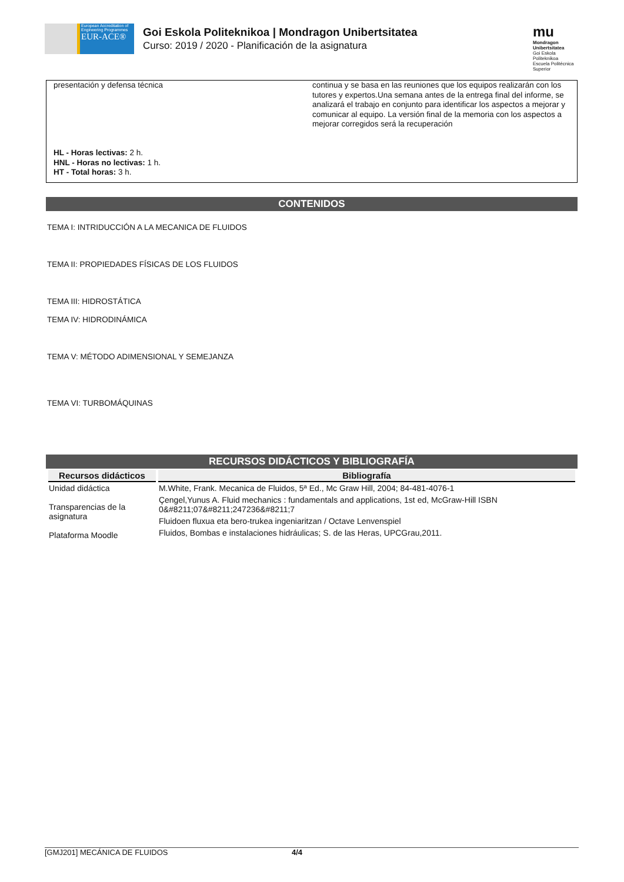European Accreditation of Engineering Programmes
EUR-ACE®
Goi Eskola Politeknikoa | Mondragon Unibertsitatea
Curso: 2019 / 2020 - Planificación de la asignatura
mu
Mondragon Unibertsitatea
Goi Eskola Politeknikoa
Escuela Politécnica Superior
presentación y defensa técnica
continua y se basa en las reuniones que los equipos realizarán con los tutores y expertos.Una semana antes de la entrega final del informe, se analizará el trabajo en conjunto para identificar los aspectos a mejorar y comunicar al equipo. La versión final de la memoria con los aspectos a mejorar corregidos será la recuperación
HL - Horas lectivas: 2 h.
HNL - Horas no lectivas: 1 h.
HT - Total horas: 3 h.
CONTENIDOS
TEMA I: INTRIDUCCIÓN A LA MECANICA DE FLUIDOS
TEMA II: PROPIEDADES FÍSICAS DE LOS FLUIDOS
TEMA III: HIDROSTÁTICA
TEMA IV: HIDRODINÁMICA
TEMA V: MÉTODO ADIMENSIONAL Y SEMEJANZA
TEMA VI: TURBOMÁQUINAS
RECURSOS DIDÁCTICOS Y BIBLIOGRAFÍA
| Recursos didácticos | Bibliografía |
| --- | --- |
| Unidad didáctica Transparencias de la asignatura Plataforma Moodle | M.White, Frank. Mecanica de Fluidos, 5ª Ed., Mc Graw Hill, 2004; 84-481-4076-1 Çengel,Yunus A. Fluid mechanics : fundamentals and applications, 1st ed, McGraw-Hill ISBN 0&#8211;07&#8211;247236&#8211;7 Fluidoen fluxua eta bero-trukea ingeniaritzan / Octave Lenvenspiel Fluidos, Bombas e instalaciones hidráulicas; S. de las Heras, UPCGrau,2011. |
[GMJ201] MECÁNICA DE FLUIDOS 4/4